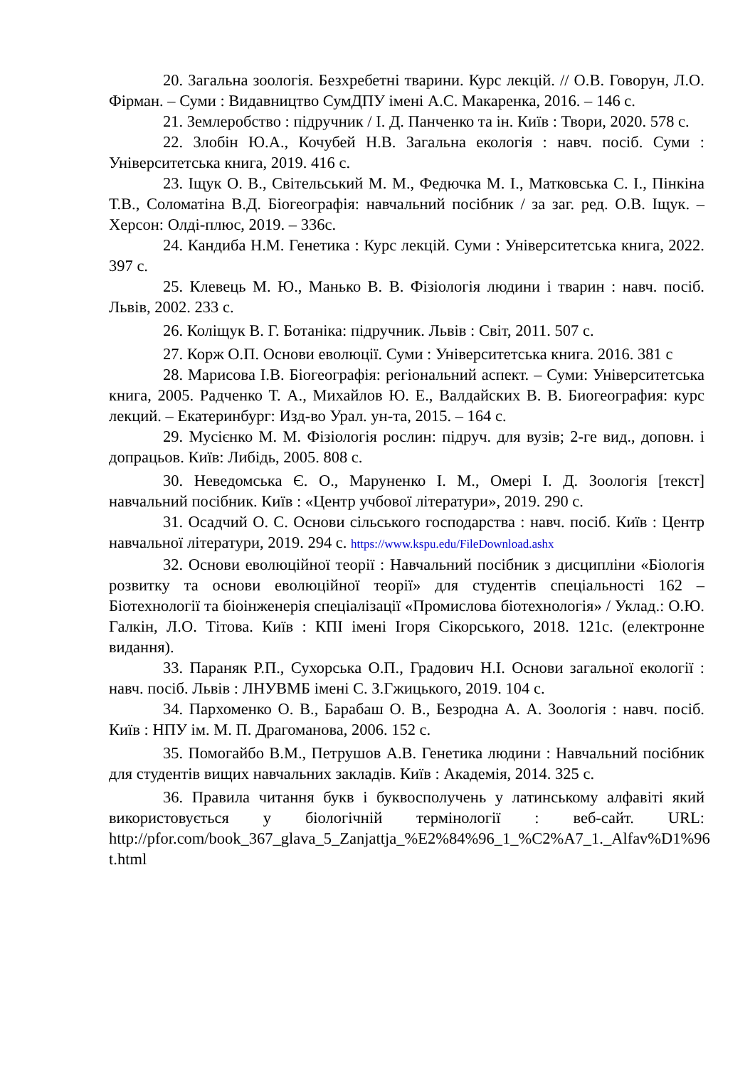20. Загальна зоологія. Безхребетні тварини. Курс лекцій. // О.В. Говорун, Л.О. Фірман. – Суми : Видавництво СумДПУ імені А.С. Макаренка, 2016. – 146 с.
21. Землеробство : підручник / І. Д. Панченко та ін. Київ : Твори, 2020. 578 с.
22. Злобін Ю.А., Кочубей Н.В. Загальна екологія : навч. посіб. Суми : Університетська книга, 2019. 416 с.
23. Іщук О. В., Світельський М. М., Федючка М. І., Матковська С. І., Пінкіна Т.В., Соломатіна В.Д. Біогеографія: навчальний посібник / за заг. ред. О.В. Іщук. – Херсон: Олді-плюс, 2019. – 336с.
24. Кандиба Н.М. Генетика : Курс лекцій. Суми : Університетська книга, 2022. 397 с.
25. Клевець М. Ю., Манько В. В. Фізіологія людини і тварин : навч. посіб. Львів, 2002. 233 с.
26. Коліщук В. Г. Ботаніка: підручник. Львів : Світ, 2011. 507 с.
27. Корж О.П. Основи еволюції. Суми : Університетська книга. 2016. 381 с
28. Марисова І.В. Біогеографія: регіональний аспект. – Суми: Університетська книга, 2005. Радченко Т. А., Михайлов Ю. Е., Валдайских В. В. Биогеография: курс лекций. – Екатеринбург: Изд-во Урал. ун-та, 2015. – 164 с.
29. Мусієнко М. М. Фізіологія рослин: підруч. для вузів; 2-ге вид., доповн. і допрацьов. Київ: Либідь, 2005. 808 с.
30. Неведомська Є. О., Маруненко І. М., Омері І. Д. Зоологія [текст] навчальний посібник. Київ : «Центр учбової літератури», 2019. 290 с.
31. Осадчий О. С. Основи сільського господарства : навч. посіб. Київ : Центр навчальної літератури, 2019. 294 с. https://www.kspu.edu/FileDownload.ashx
32. Основи еволюційної теорії : Навчальний посібник з дисципліни «Біологія розвитку та основи еволюційної теорії» для студентів спеціальності 162 – Біотехнології та біоінженерія спеціалізації «Промислова біотехнологія» / Уклад.: О.Ю. Галкін, Л.О. Тітова. Київ : КПІ імені Ігоря Сікорського, 2018. 121с. (електронне видання).
33. Параняк Р.П., Сухорська О.П., Градович Н.І. Основи загальної екології : навч. посіб. Львів : ЛНУВМБ імені С. З.Гжицького, 2019. 104 с.
34. Пархоменко О. В., Барабаш О. В., Безродна А. А. Зоологія : навч. посіб. Київ : НПУ ім. М. П. Драгоманова, 2006. 152 с.
35. Помогайбо В.М., Петрушов А.В. Генетика людини : Навчальний посібник для студентів вищих навчальних закладів. Київ : Академія, 2014. 325 с.
36. Правила читання букв і буквосполучень у латинському алфавіті який використовується у біологічній термінології : веб-сайт. URL: http://pfor.com/book_367_glava_5_Zanjattja_%E2%84%96_1_%C2%A7_1._Alfav%D1%96 t.html